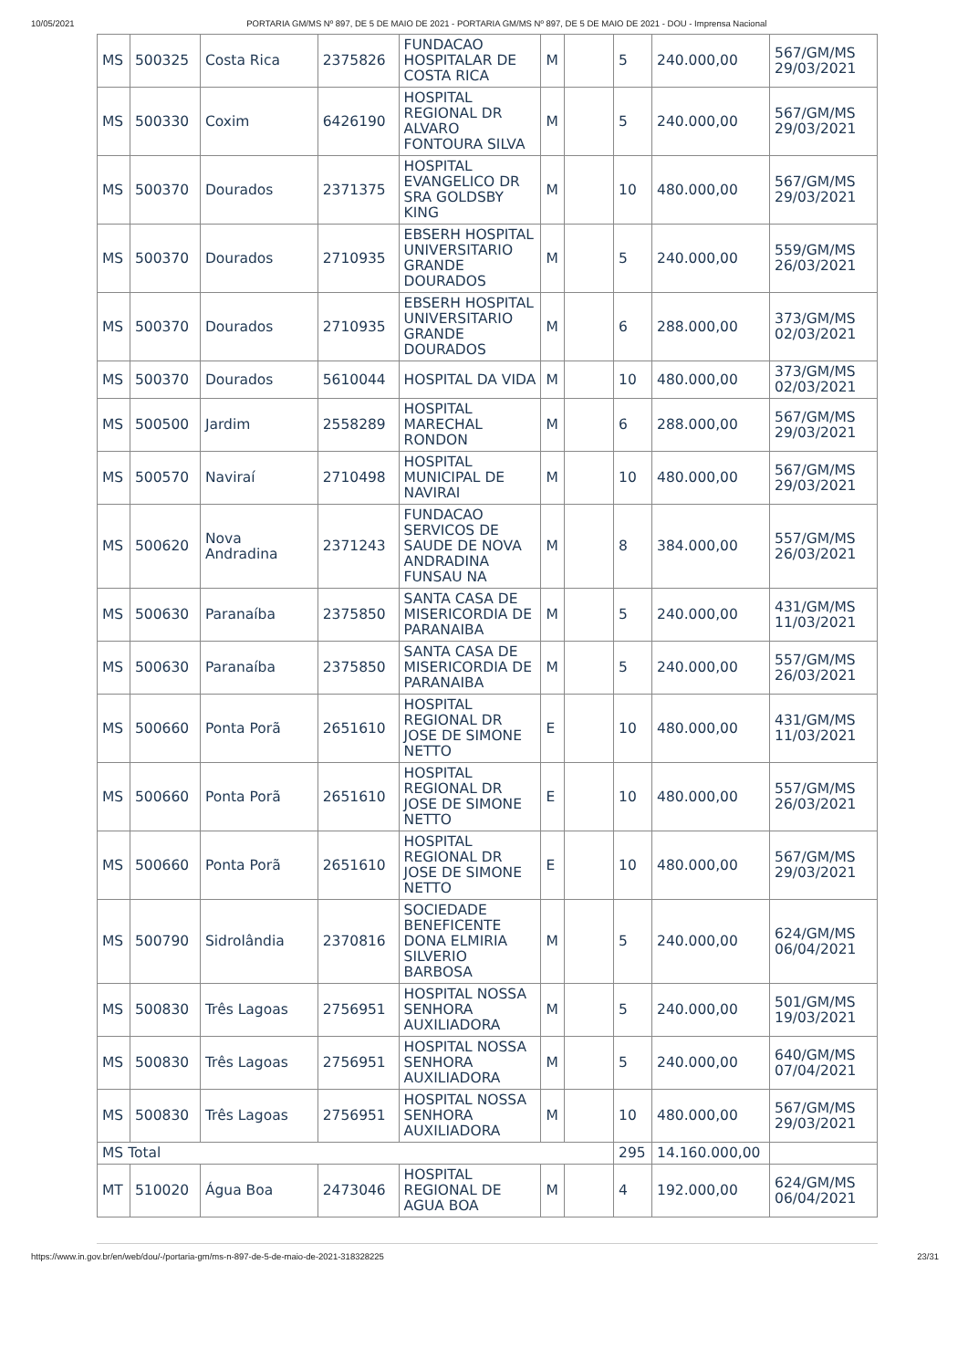10/05/2021 PORTARIA GM/MS Nº 897, DE 5 DE MAIO DE 2021 - PORTARIA GM/MS Nº 897, DE 5 DE MAIO DE 2021 - DOU - Imprensa Nacional
| MS | 500325 | Costa Rica | 2375826 | FUNDACAO HOSPITALAR DE COSTA RICA | M | | 5 | 240.000,00 | 567/GM/MS 29/03/2021 |
| MS | 500330 | Coxim | 6426190 | HOSPITAL REGIONAL DR ALVARO FONTOURA SILVA | M | | 5 | 240.000,00 | 567/GM/MS 29/03/2021 |
| MS | 500370 | Dourados | 2371375 | HOSPITAL EVANGELICO DR SRA GOLDSBY KING | M | | 10 | 480.000,00 | 567/GM/MS 29/03/2021 |
| MS | 500370 | Dourados | 2710935 | EBSERH HOSPITAL UNIVERSITARIO GRANDE DOURADOS | M | | 5 | 240.000,00 | 559/GM/MS 26/03/2021 |
| MS | 500370 | Dourados | 2710935 | EBSERH HOSPITAL UNIVERSITARIO GRANDE DOURADOS | M | | 6 | 288.000,00 | 373/GM/MS 02/03/2021 |
| MS | 500370 | Dourados | 5610044 | HOSPITAL DA VIDA | M | | 10 | 480.000,00 | 373/GM/MS 02/03/2021 |
| MS | 500500 | Jardim | 2558289 | HOSPITAL MARECHAL RONDON | M | | 6 | 288.000,00 | 567/GM/MS 29/03/2021 |
| MS | 500570 | Naviraí | 2710498 | HOSPITAL MUNICIPAL DE NAVIRAI | M | | 10 | 480.000,00 | 567/GM/MS 29/03/2021 |
| MS | 500620 | Nova Andradina | 2371243 | FUNDACAO SERVICOS DE SAUDE DE NOVA ANDRADINA FUNSAU NA | M | | 8 | 384.000,00 | 557/GM/MS 26/03/2021 |
| MS | 500630 | Paranaíba | 2375850 | SANTA CASA DE MISERICORDIA DE PARANAIBA | M | | 5 | 240.000,00 | 431/GM/MS 11/03/2021 |
| MS | 500630 | Paranaíba | 2375850 | SANTA CASA DE MISERICORDIA DE PARANAIBA | M | | 5 | 240.000,00 | 557/GM/MS 26/03/2021 |
| MS | 500660 | Ponta Porã | 2651610 | HOSPITAL REGIONAL DR JOSE DE SIMONE NETTO | E | | 10 | 480.000,00 | 431/GM/MS 11/03/2021 |
| MS | 500660 | Ponta Porã | 2651610 | HOSPITAL REGIONAL DR JOSE DE SIMONE NETTO | E | | 10 | 480.000,00 | 557/GM/MS 26/03/2021 |
| MS | 500660 | Ponta Porã | 2651610 | HOSPITAL REGIONAL DR JOSE DE SIMONE NETTO | E | | 10 | 480.000,00 | 567/GM/MS 29/03/2021 |
| MS | 500790 | Sidrolândia | 2370816 | SOCIEDADE BENEFICENTE DONA ELMIRIA SILVERIO BARBOSA | M | | 5 | 240.000,00 | 624/GM/MS 06/04/2021 |
| MS | 500830 | Três Lagoas | 2756951 | HOSPITAL NOSSA SENHORA AUXILIADORA | M | | 5 | 240.000,00 | 501/GM/MS 19/03/2021 |
| MS | 500830 | Três Lagoas | 2756951 | HOSPITAL NOSSA SENHORA AUXILIADORA | M | | 5 | 240.000,00 | 640/GM/MS 07/04/2021 |
| MS | 500830 | Três Lagoas | 2756951 | HOSPITAL NOSSA SENHORA AUXILIADORA | M | | 10 | 480.000,00 | 567/GM/MS 29/03/2021 |
| MS Total | | | | | | | 295 | 14.160.000,00 | |
| MT | 510020 | Água Boa | 2473046 | HOSPITAL REGIONAL DE AGUA BOA | M | | 4 | 192.000,00 | 624/GM/MS 06/04/2021 |
https://www.in.gov.br/en/web/dou/-/portaria-gm/ms-n-897-de-5-de-maio-de-2021-318328225 23/31